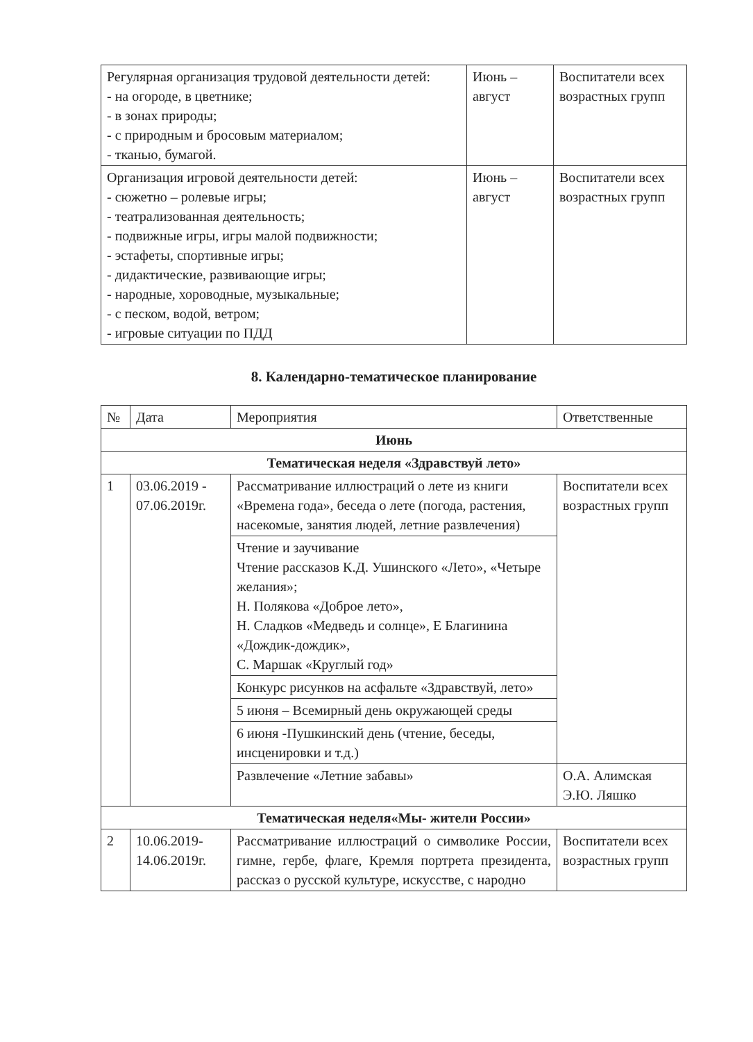| Регулярная организация трудовой деятельности детей: - на огороде, в цветнике; - в зонах природы; - с природным и бросовым материалом; - тканью, бумагой. | Июнь – август | Воспитатели всех возрастных групп |
| Организация игровой деятельности детей: - сюжетно – ролевые игры; - театрализованная деятельность; - подвижные игры, игры малой подвижности; - эстафеты, спортивные игры; - дидактические, развивающие игры; - народные, хороводные, музыкальные; - с песком, водой, ветром; - игровые ситуации по ПДД | Июнь – август | Воспитатели всех возрастных групп |
8. Календарно-тематическое планирование
| № | Дата | Мероприятия | Ответственные |
| --- | --- | --- | --- |
| Июнь | | | |
| Тематическая неделя «Здравствуй лето» | | | |
| 1 | 03.06.2019 - 07.06.2019г. | Рассматривание иллюстраций о лете из книги «Времена года», беседа о лете (погода, растения, насекомые, занятия людей, летние развлечения) | Воспитатели всех возрастных групп |
| | | Чтение и заучивание Чтение рассказов К.Д. Ушинского «Лето», «Четыре желания»; Н. Полякова «Доброе лето», Н. Сладков «Медведь и солнце», Е Благинина «Дождик-дождик», С. Маршак «Круглый год» | |
| | | Конкурс рисунков на асфальте «Здравствуй, лето» | |
| | | 5 июня – Всемирный день окружающей среды | |
| | | 6 июня -Пушкинский день (чтение, беседы, инсценировки и т.д.) | |
| | | Развлечение «Летние забавы» | О.А. Алимская Э.Ю. Ляшко |
| Тематическая неделя«Мы- жители России» | | | |
| 2 | 10.06.2019-14.06.2019г. | Рассматривание иллюстраций о символике России, гимне, гербе, флаге, Кремля портрета президента, рассказ о русской культуре, искусстве, с народно | Воспитатели всех возрастных групп |